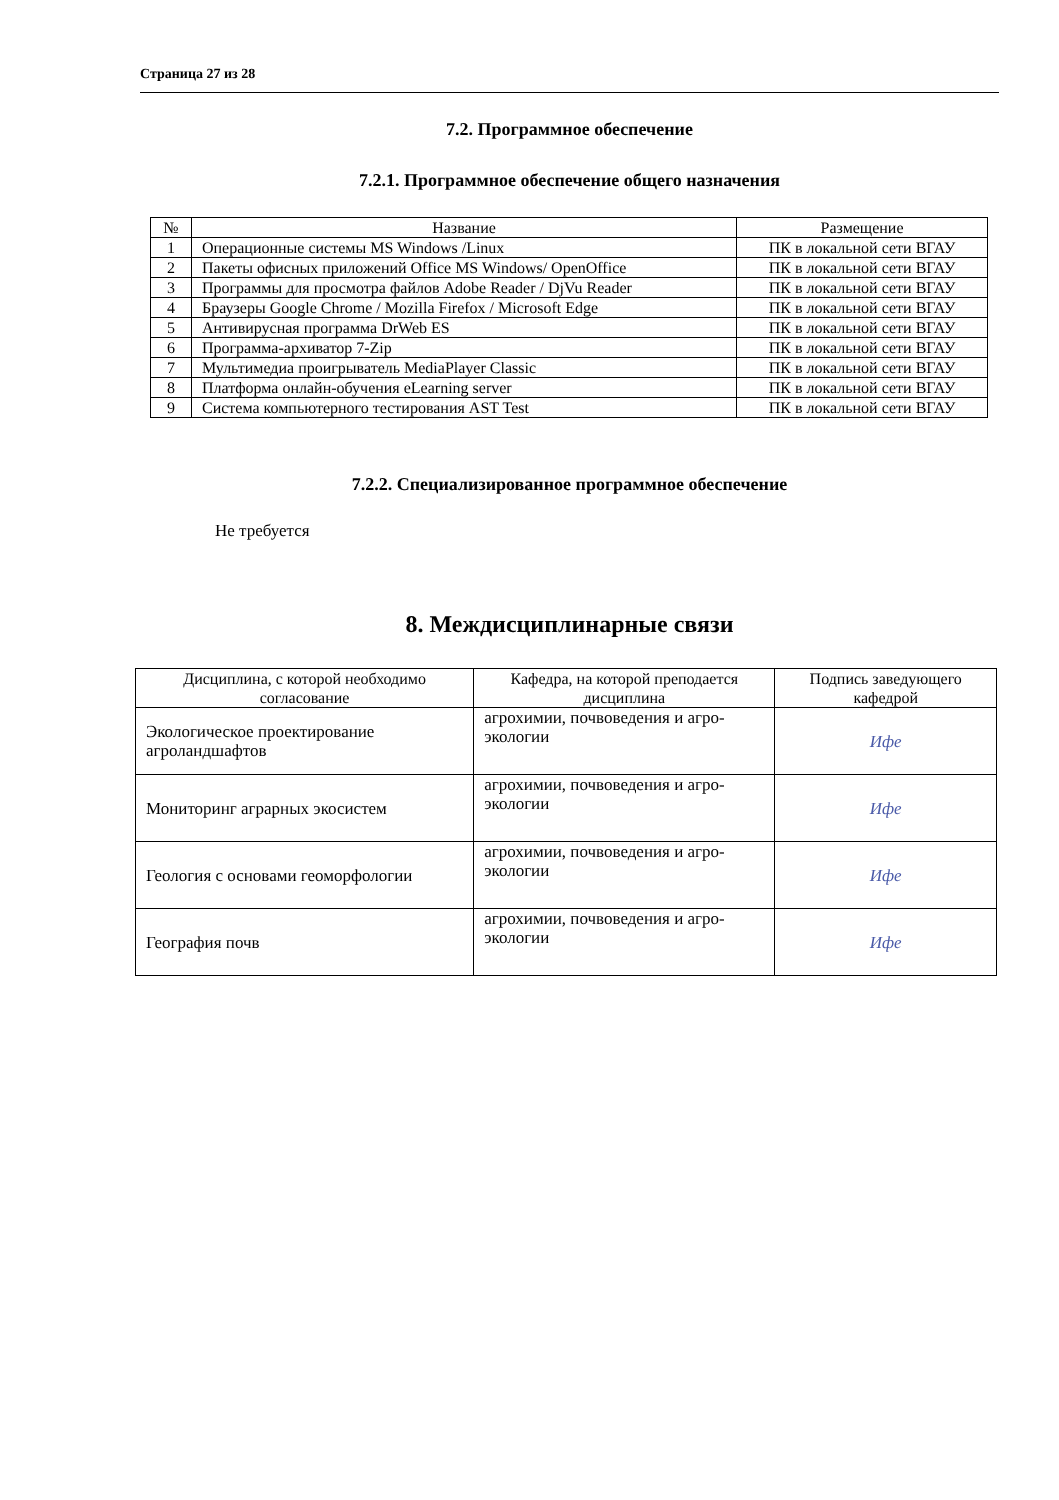Страница 27 из 28
7.2. Программное обеспечение
7.2.1. Программное обеспечение общего назначения
| № | Название | Размещение |
| --- | --- | --- |
| 1 | Операционные системы MS Windows /Linux | ПК в локальной сети ВГАУ |
| 2 | Пакеты офисных приложений Office MS Windows/ OpenOffice | ПК в локальной сети ВГАУ |
| 3 | Программы для просмотра файлов Adobe Reader / DjVu Reader | ПК в локальной сети ВГАУ |
| 4 | Браузеры Google Chrome / Mozilla Firefox / Microsoft Edge | ПК в локальной сети ВГАУ |
| 5 | Антивирусная программа DrWeb ES | ПК в локальной сети ВГАУ |
| 6 | Программа-архиватор 7-Zip | ПК в локальной сети ВГАУ |
| 7 | Мультимедиа проигрыватель MediaPlayer Classic | ПК в локальной сети ВГАУ |
| 8 | Платформа онлайн-обучения eLearning server | ПК в локальной сети ВГАУ |
| 9 | Система компьютерного тестирования AST Test | ПК в локальной сети ВГАУ |
7.2.2. Специализированное программное обеспечение
Не требуется
8. Междисциплинарные связи
| Дисциплина, с которой необходимо согласование | Кафедра, на которой преподается дисциплина | Подпись заведующего кафедрой |
| --- | --- | --- |
| Экологическое проектирование агроландшафтов | агрохимии, почвоведения и агро-экологии | Ифе |
| Мониторинг аграрных экосистем | агрохимии, почвоведения и агро-экологии | Ифе |
| Геология с основами геоморфологии | агрохимии, почвоведения и агро-экологии | Ифе |
| География почв | агрохимии, почвоведения и агро-экологии | Ифе |